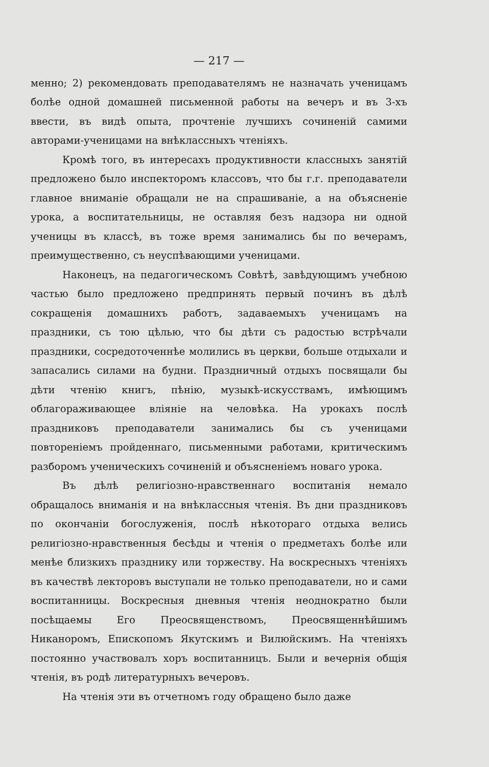— 217 —
менно; 2) рекомендовать преподавателямъ не назначать ученицамъ болѣе одной домашней письменной работы на вечеръ и въ 3-хъ ввести, въ видѣ опыта, прочтеніе лучшихъ сочиненій самими авторами-ученицами на внѣклассныхъ чтеніяхъ.
Кромѣ того, въ интересахъ продуктивности классныхъ занятій предложено было инспекторомъ классовъ, что бы г.г. преподаватели главное вниманіе обращали не на спрашиваніе, а на объясненіе урока, а воспитательницы, не оставляя безъ надзора ни одной ученицы въ классѣ, въ тоже время занимались бы по вечерамъ, преимущественно, съ неуспѣвающими ученицами.
Наконецъ, на педагогическомъ Совѣтѣ, завѣдующимъ учебною частью было предложено предпринять первый починъ въ дѣлѣ сокращенія домашнихъ работъ, задаваемыхъ ученицамъ на праздники, съ тою цѣлью, что бы дѣти съ радостью встрѣчали праздники, сосредоточеннѣе молились въ церкви, больше отдыхали и запасались силами на будни. Праздничный отдыхъ посвящали бы дѣти чтенію книгъ, пѣнію, музыкѣ-искусствамъ, имѣющимъ облагораживающее вліяніе на человѣка. На урокахъ послѣ праздниковъ преподаватели занимались бы съ ученицами повтореніемъ пройденнаго, письменными работами, критическимъ разборомъ ученическихъ сочиненій и объясненіемъ новаго урока.
Въ дѣлѣ религіозно-нравственнаго воспитанія немало обращалось вниманія и на внѣклассныя чтенія. Въ дни праздниковъ по окончаніи богослуженія, послѣ нѣкотораго отдыха велись религіозно-нравственныя бесѣды и чтенія о предметахъ болѣе или менѣе близкихъ празднику или торжеству. На воскресныхъ чтеніяхъ въ качествѣ лекторовъ выступали не только преподаватели, но и сами воспитанницы. Воскресныя дневныя чтенія неоднократно были посѣщаемы Его Преосвященствомъ, Преосвященнѣйшимъ Никаноромъ, Епископомъ Якутскимъ и Вилюйскимъ. На чтеніяхъ постоянно участвовалъ хоръ воспитанницъ. Были и вечернія общія чтенія, въ родѣ литературныхъ вечеровъ.
На чтенія эти въ отчетномъ году обращено было даже